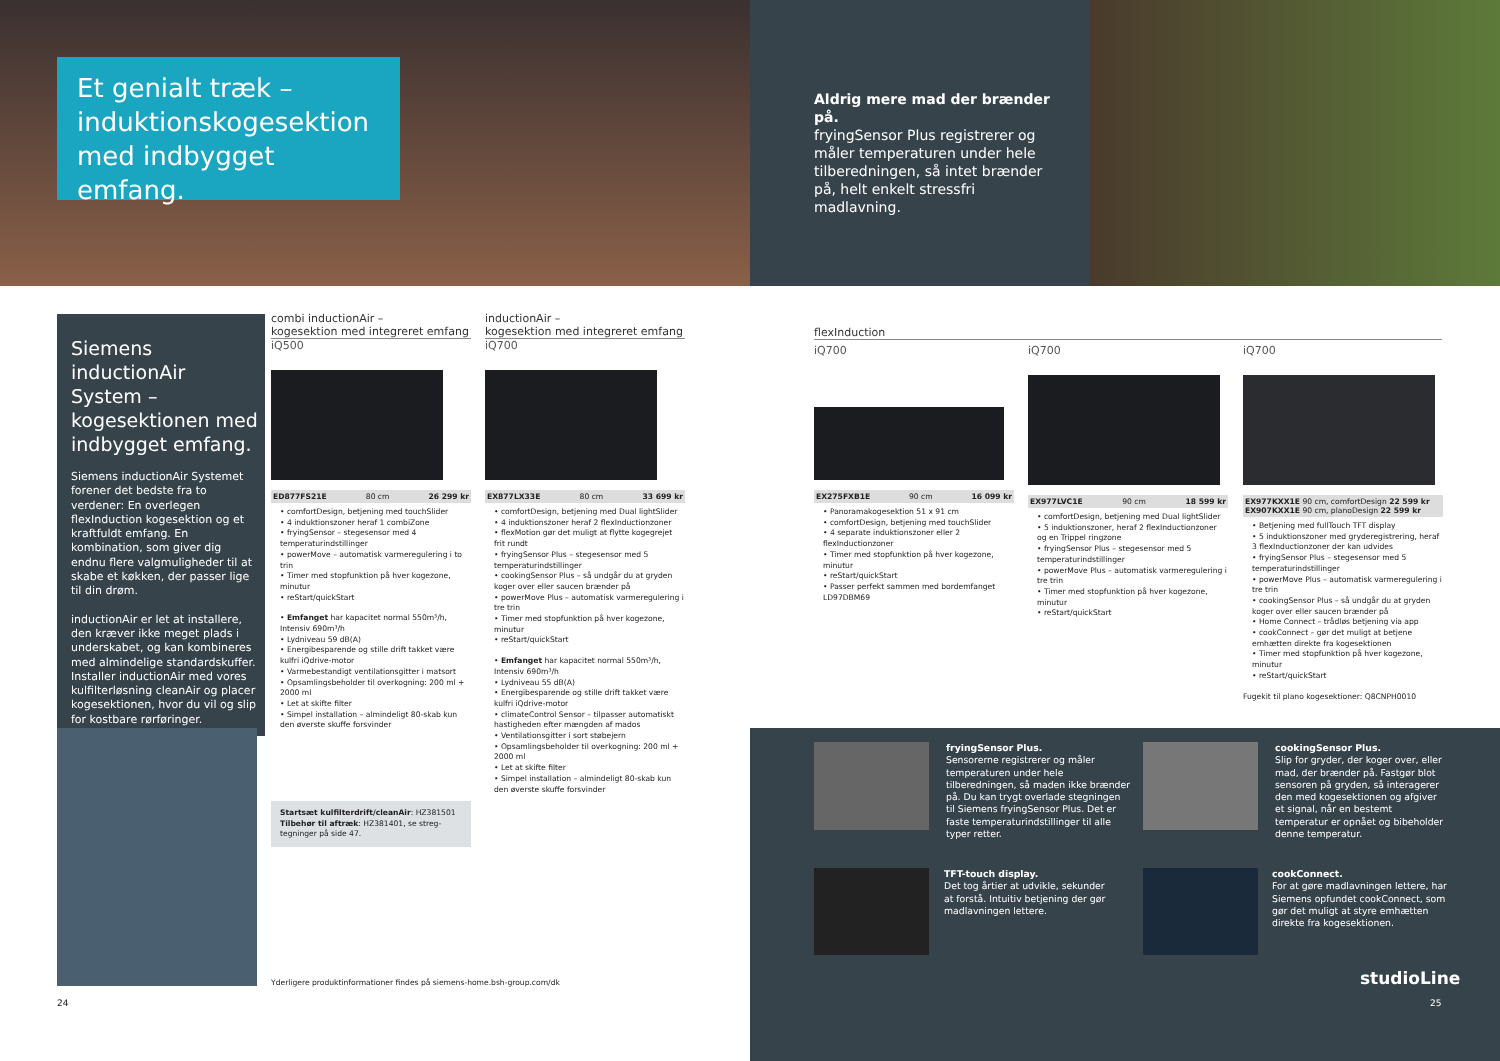Et genialt træk – induktionskogesektion med indbygget emfang.
Aldrig mere mad der brænder på.
fryingSensor Plus registrerer og måler temperaturen under hele tilberedningen, så intet brænder på, helt enkelt stressfri madlavning.
Siemens inductionAir System – kogesektionen med indbygget emfang.
Siemens inductionAir Systemet forener det bedste fra to verdener: En overlegen flexInduction kogesektion og et kraftfuldt emfang. En kombination, som giver dig endnu flere valgmulig­heder til at skabe et køkken, der passer lige til din drøm.
inductionAir er let at installere, den kræver ikke meget plads i underskabet, og kan kombineres med almindelige standardskuffer. Installer inductionAir med vores kulfilterløsning cleanAir og placer kogesektionen, hvor du vil og slip for kostbare rørføringer.
combi inductionAir –
kogesektion med integreret emfang
iQ500
ED877FS21E 80 cm 26 299 kr
• comfortDesign, betjening med touchSlider
• 4 induktionszoner heraf 1 combiZone
• fryingSensor – stegesensor med 4 temperaturindstillinger
• powerMove – automatisk varmeregulering i to trin
• Timer med stopfunktion på hver kogezone, minutur
• reStart/quickStart
• Emfanget har kapacitet normal 550m³/h, Intensiv 690m³/h
• Lydniveau 59 dB(A)
• Energibesparende og stille drift takket være kulfri iQdrive-motor
• Varmebestandigt ventilationsgitter i matsort
• Opsamlingsbeholder til overkogning: 200 ml + 2000 ml
• Let at skifte filter
• Simpel installation – almindeligt 80-skab kun den øverste skuffe forsvinder
Startsæt kulfilterdrift/cleanAir: HZ381501
Tilbehør til aftræk: HZ381401, se streg­tegninger på side 47.
inductionAir –
kogesektion med integreret emfang
iQ700
EX877LX33E 80 cm 33 699 kr
• comfortDesign, betjening med Dual lightSlider
• 4 induktionszoner heraf 2 flexInductionzoner
• flexMotion gør det muligt at flytte kogegrejet frit rundt
• fryingSensor Plus – stegesensor med 5 temperaturindstillinger
• cookingSensor Plus – så undgår du at gryden koger over eller saucen brænder på
• powerMove Plus – automatisk varmeregulering i tre trin
• Timer med stopfunktion på hver kogezone, minutur
• reStart/quickStart
• Emfanget har kapacitet normal 550m³/h, Intensiv 690m³/h
• Lydniveau 55 dB(A)
• Energibesparende og stille drift takket være kulfri iQdrive-motor
• climateControl Sensor – tilpasser automatiskt hastigheden efter mængden af mados
• Ventilationsgitter i sort støbejern
• Opsamlingsbeholder til overkogning: 200 ml + 2000 ml
• Let at skifte filter
• Simpel installation – almindeligt 80-skab kun den øverste skuffe forsvinder
Yderligere produktinformationer findes på siemens-home.bsh-group.com/dk
24
flexInduction
iQ700
EX275FXB1E 90 cm 16 099 kr
• Panoramakogesektion 51 x 91 cm
• comfortDesign, betjening med touchSlider
• 4 separate induktionszoner eller 2 flexInductionzoner
• Timer med stopfunktion på hver kogezone, minutur
• reStart/quickStart
• Passer perfekt sammen med bordemfanget LD97DBM69
iQ700
EX977LVC1E 90 cm 18 599 kr
• comfortDesign, betjening med Dual lightSlider
• 5 induktionszoner, heraf 2 flexInductionzoner og en Trippel ringzone
• fryingSensor Plus – stegesensor med 5 temperaturindstillinger
• powerMove Plus – automatisk varmeregulering i tre trin
• Timer med stopfunktion på hver kogezone, minutur
• reStart/quickStart
iQ700
EX977KXX1E 90 cm, comfortDesign 22 599 kr
EX907KXX1E 90 cm, planoDesign 22 599 kr
• Betjening med fullTouch TFT display
• 5 induktionszoner med gryderegistrering, heraf 3 flexInductionzoner der kan udvides
• fryingSensor Plus – stegesensor med 5 temperaturindstillinger
• powerMove Plus – automatisk varmeregulering i tre trin
• cookingSensor Plus – så undgår du at gryden koger over eller saucen brænder på
• Home Connect – trådløs betjening via app
• cookConnect – gør det muligt at betjene emhætten direkte fra kogesektionen
• Timer med stopfunktion på hver kogezone, minutur
• reStart/quickStart
Fugekit til plano kogesektioner: Q8CNPH0010
fryingSensor Plus.
Sensorerne registrerer og måler temperaturen under hele tilberedningen, så maden ikke brænder på. Du kan trygt overlade stegningen til Siemens fryingSensor Plus. Det er faste tempe­raturindstillinger til alle typer retter.
cookingSensor Plus.
Slip for gryder, der koger over, eller mad, der brænder på. Fastgør blot sensoren på gryden, så interagerer den med kogesektionen og afgiver et signal, når en bestemt temperatur er opnået og bibeholder denne temperatur.
TFT-touch display.
Det tog årtier at udvikle, sekunder at forstå. Intuitiv betjening der gør madlavningen lettere.
cookConnect.
For at gøre madlavningen lettere, har Siemens opfundet cookConnect, som gør det muligt at styre emhætten direkte fra kogesektionen.
studioLine
25